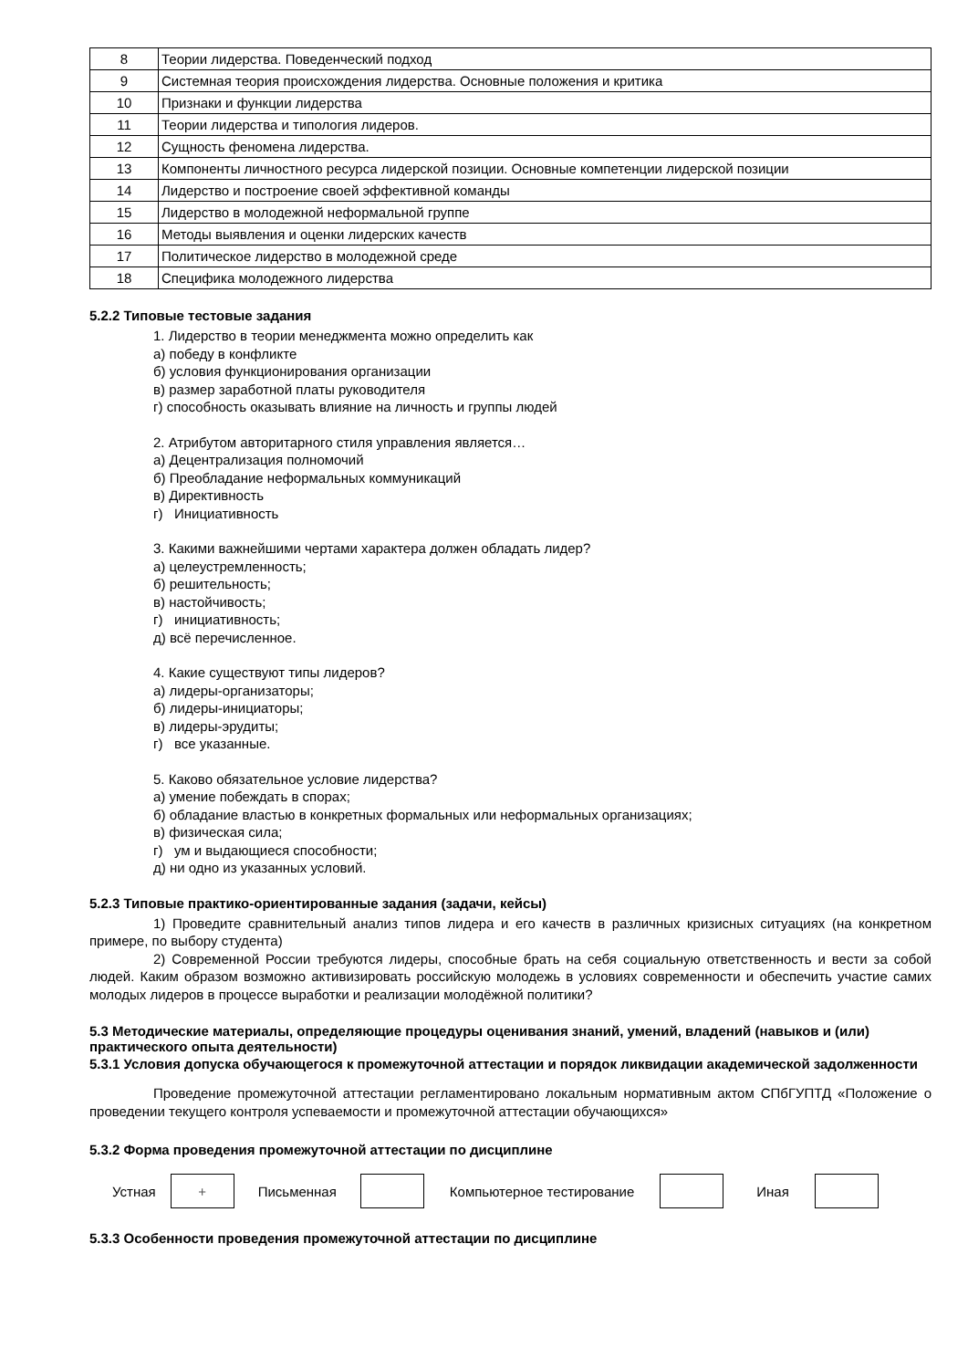| 8 | Теории лидерства. Поведенческий подход |
| 9 | Системная теория происхождения лидерства. Основные положения и критика |
| 10 | Признаки и функции лидерства |
| 11 | Теории лидерства и типология лидеров. |
| 12 | Сущность феномена лидерства. |
| 13 | Компоненты личностного ресурса лидерской позиции. Основные компетенции лидерской позиции |
| 14 | Лидерство и построение своей эффективной команды |
| 15 | Лидерство в молодежной неформальной группе |
| 16 | Методы выявления и оценки лидерских качеств |
| 17 | Политическое лидерство в молодежной среде |
| 18 | Специфика молодежного лидерства |
5.2.2 Типовые тестовые задания
1. Лидерство в теории менеджмента можно определить как
а) победу в конфликте
б) условия функционирования организации
в) размер заработной платы руководителя
г) способность оказывать влияние на личность и группы людей
2. Атрибутом авторитарного стиля управления является…
а) Децентрализация полномочий
б) Преобладание неформальных коммуникаций
в) Директивность
г) Инициативность
3. Какими важнейшими чертами характера должен обладать лидер?
а) целеустремленность;
б) решительность;
в) настойчивость;
г) инициативность;
д) всё перечисленное.
4. Какие существуют типы лидеров?
а) лидеры-организаторы;
б) лидеры-инициаторы;
в) лидеры-эрудиты;
г) все указанные.
5. Каково обязательное условие лидерства?
а) умение побеждать в спорах;
б) обладание властью в конкретных формальных или неформальных организациях;
в) физическая сила;
г) ум и выдающиеся способности;
д) ни одно из указанных условий.
5.2.3 Типовые практико-ориентированные задания (задачи, кейсы)
1) Проведите сравнительный анализ типов лидера и его качеств в различных кризисных ситуациях (на конкретном примере, по выбору студента)
2) Современной России требуются лидеры, способные брать на себя социальную ответственность и вести за собой людей. Каким образом возможно активизировать российскую молодежь в условиях современности и обеспечить участие самих молодых лидеров в процессе выработки и реализации молодёжной политики?
5.3 Методические материалы, определяющие процедуры оценивания знаний, умений, владений (навыков и (или) практического опыта деятельности)
5.3.1 Условия допуска обучающегося к промежуточной аттестации и порядок ликвидации академической задолженности
Проведение промежуточной аттестации регламентировано локальным нормативным актом СПбГУПТД «Положение о проведении текущего контроля успеваемости и промежуточной аттестации обучающихся»
5.3.2 Форма проведения промежуточной аттестации по дисциплине
Устная
+
Письменная Компьютерное тестирование Иная
5.3.3 Особенности проведения промежуточной аттестации по дисциплине